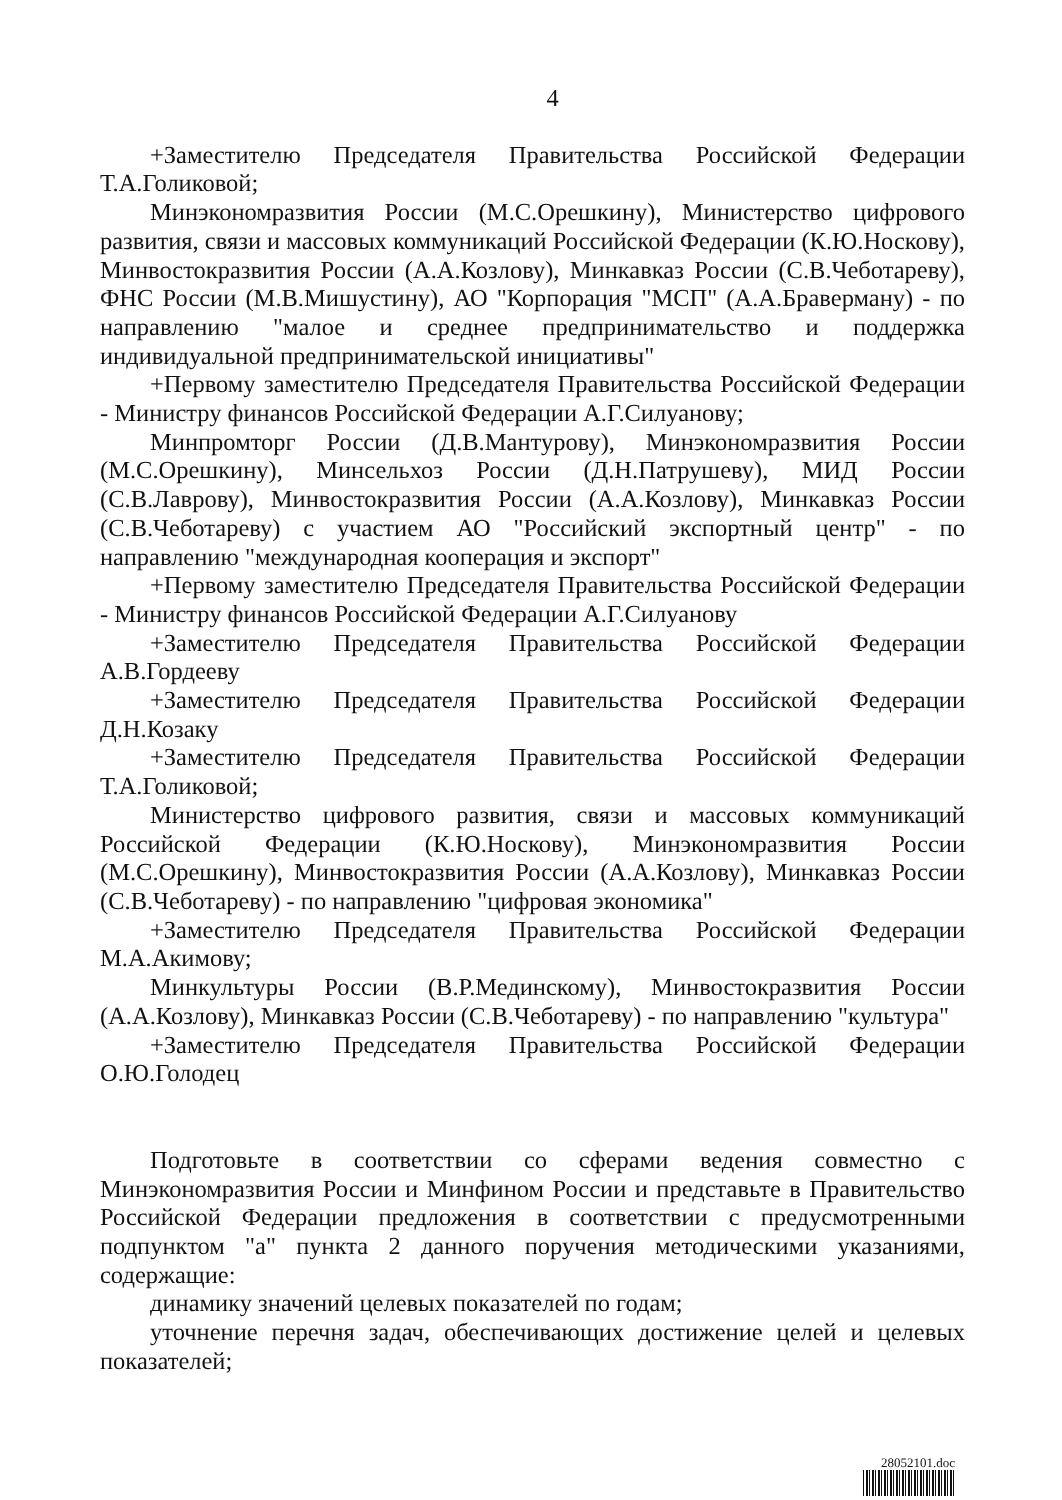4
+Заместителю Председателя Правительства Российской Федерации Т.А.Голиковой;
Минэкономразвития России (М.С.Орешкину), Министерство цифрового развития, связи и массовых коммуникаций Российской Федерации (К.Ю.Носкову), Минвостокразвития России (А.А.Козлову), Минкавказ России (С.В.Чеботареву), ФНС России (М.В.Мишустину), АО "Корпорация "МСП" (А.А.Браверману) - по направлению "малое и среднее предпринимательство и поддержка индивидуальной предпринимательской инициативы"
+Первому заместителю Председателя Правительства Российской Федерации - Министру финансов Российской Федерации А.Г.Силуанову;
Минпромторг России (Д.В.Мантурову), Минэкономразвития России (М.С.Орешкину), Минсельхоз России (Д.Н.Патрушеву), МИД России (С.В.Лаврову), Минвостокразвития России (А.А.Козлову), Минкавказ России (С.В.Чеботареву) с участием АО "Российский экспортный центр" - по направлению "международная кооперация и экспорт"
+Первому заместителю Председателя Правительства Российской Федерации - Министру финансов Российской Федерации А.Г.Силуанову
+Заместителю Председателя Правительства Российской Федерации А.В.Гордееву
+Заместителю Председателя Правительства Российской Федерации Д.Н.Козаку
+Заместителю Председателя Правительства Российской Федерации Т.А.Голиковой;
Министерство цифрового развития, связи и массовых коммуникаций Российской Федерации (К.Ю.Носкову), Минэкономразвития России (М.С.Орешкину), Минвостокразвития России (А.А.Козлову), Минкавказ России (С.В.Чеботареву) - по направлению "цифровая экономика"
+Заместителю Председателя Правительства Российской Федерации М.А.Акимову;
Минкультуры России (В.Р.Мединскому), Минвостокразвития России (А.А.Козлову), Минкавказ России (С.В.Чеботареву) - по направлению "культура"
+Заместителю Председателя Правительства Российской Федерации О.Ю.Голодец
Подготовьте в соответствии со сферами ведения совместно с Минэкономразвития России и Минфином России и представьте в Правительство Российской Федерации предложения в соответствии с предусмотренными подпунктом "а" пункта 2 данного поручения методическими указаниями, содержащие:
динамику значений целевых показателей по годам;
уточнение перечня задач, обеспечивающих достижение целей и целевых показателей;
28052101.doc